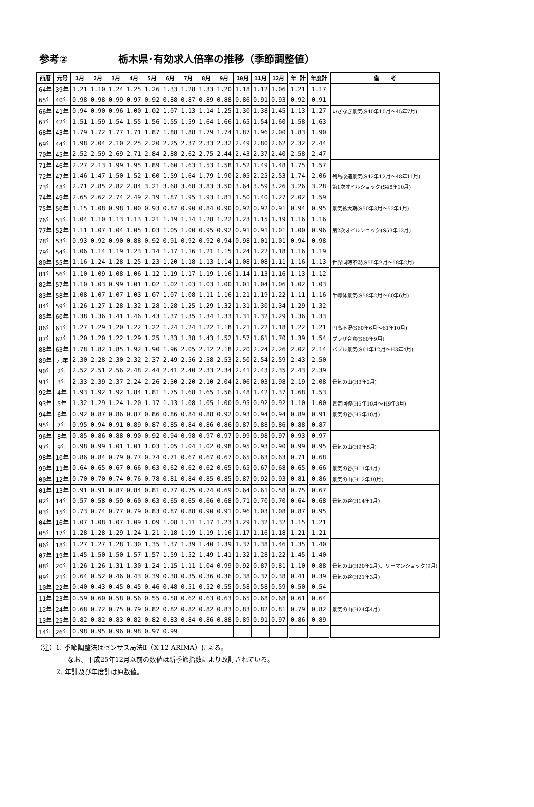参考② 栃木県･有効求人倍率の推移（季節調整値）
| 西暦 | 元号 | 1月 | 2月 | 3月 | 4月 | 5月 | 6月 | 7月 | 8月 | 9月 | 10月 | 11月 | 12月 | 年 計 | 年度計 | 備 考 |
| --- | --- | --- | --- | --- | --- | --- | --- | --- | --- | --- | --- | --- | --- | --- | --- | --- |
| 64年 | 39年 | 1.21 | 1.10 | 1.24 | 1.25 | 1.26 | 1.33 | 1.28 | 1.33 | 1.20 | 1.18 | 1.12 | 1.06 | 1.21 | 1.17 | |
| 65年 | 40年 | 0.98 | 0.98 | 0.99 | 0.97 | 0.92 | 0.88 | 0.87 | 0.89 | 0.88 | 0.86 | 0.91 | 0.93 | 0.92 | 0.91 | |
| 66年 | 41年 | 0.94 | 0.90 | 0.96 | 1.00 | 1.02 | 1.07 | 1.13 | 1.14 | 1.25 | 1.30 | 1.38 | 1.45 | 1.13 | 1.27 | いざなぎ景気(S40年10月～45年7月) |
| 67年 | 42年 | 1.51 | 1.59 | 1.54 | 1.55 | 1.56 | 1.55 | 1.59 | 1.64 | 1.66 | 1.65 | 1.54 | 1.60 | 1.58 | 1.63 | |
| 68年 | 43年 | 1.79 | 1.72 | 1.77 | 1.71 | 1.87 | 1.88 | 1.88 | 1.79 | 1.74 | 1.87 | 1.96 | 2.00 | 1.83 | 1.90 | |
| 69年 | 44年 | 1.98 | 2.04 | 2.10 | 2.25 | 2.20 | 2.25 | 2.37 | 2.33 | 2.32 | 2.49 | 2.80 | 2.62 | 2.32 | 2.44 | |
| 70年 | 45年 | 2.52 | 2.59 | 2.69 | 2.71 | 2.84 | 2.88 | 2.62 | 2.75 | 2.44 | 2.43 | 2.37 | 2.40 | 2.58 | 2.47 | |
| 71年 | 46年 | 2.27 | 2.13 | 1.99 | 1.95 | 1.89 | 1.60 | 1.63 | 1.53 | 1.58 | 1.52 | 1.49 | 1.48 | 1.75 | 1.57 | |
| 72年 | 47年 | 1.46 | 1.47 | 1.50 | 1.52 | 1.60 | 1.59 | 1.64 | 1.79 | 1.90 | 2.05 | 2.25 | 2.53 | 1.74 | 2.06 | 列島改造景気(S42年12月～48年11月) |
| 73年 | 48年 | 2.71 | 2.85 | 2.82 | 2.84 | 3.21 | 3.68 | 3.68 | 3.83 | 3.50 | 3.64 | 3.59 | 3.26 | 3.26 | 3.28 | 第1次オイルショック(S48年10月) |
| 74年 | 49年 | 2.65 | 2.62 | 2.74 | 2.49 | 2.19 | 1.87 | 1.95 | 1.93 | 1.81 | 1.50 | 1.40 | 1.27 | 2.02 | 1.59 | |
| 75年 | 50年 | 1.15 | 1.08 | 0.98 | 1.00 | 0.93 | 0.87 | 0.90 | 0.84 | 0.90 | 0.92 | 0.92 | 0.91 | 0.94 | 0.95 | 景気拡大期(S50年3月～52年1月) |
| 76年 | 51年 | 1.04 | 1.10 | 1.13 | 1.13 | 1.21 | 1.19 | 1.14 | 1.28 | 1.22 | 1.23 | 1.15 | 1.19 | 1.16 | 1.16 | |
| 77年 | 52年 | 1.11 | 1.07 | 1.04 | 1.05 | 1.03 | 1.05 | 1.00 | 0.95 | 0.92 | 0.91 | 0.91 | 1.01 | 1.00 | 0.96 | 第2次オイルショック(S53年12月) |
| 78年 | 53年 | 0.93 | 0.92 | 0.90 | 0.88 | 0.92 | 0.91 | 0.92 | 0.92 | 0.94 | 0.98 | 1.01 | 1.01 | 0.94 | 0.98 | |
| 79年 | 54年 | 1.06 | 1.14 | 1.19 | 1.23 | 1.14 | 1.17 | 1.16 | 1.21 | 1.15 | 1.24 | 1.22 | 1.18 | 1.16 | 1.19 | |
| 80年 | 55年 | 1.16 | 1.24 | 1.28 | 1.25 | 1.23 | 1.20 | 1.18 | 1.13 | 1.14 | 1.08 | 1.08 | 1.11 | 1.16 | 1.13 | 世界同時不況(S55年2月～58年2月) |
| 81年 | 56年 | 1.10 | 1.09 | 1.08 | 1.06 | 1.12 | 1.19 | 1.17 | 1.19 | 1.16 | 1.14 | 1.13 | 1.16 | 1.13 | 1.12 | |
| 82年 | 57年 | 1.10 | 1.03 | 0.99 | 1.01 | 1.02 | 1.02 | 1.03 | 1.03 | 1.00 | 1.01 | 1.04 | 1.06 | 1.02 | 1.03 | |
| 83年 | 58年 | 1.08 | 1.07 | 1.07 | 1.03 | 1.07 | 1.07 | 1.08 | 1.11 | 1.16 | 1.21 | 1.19 | 1.22 | 1.11 | 1.16 | 半導体景気(S58年2月～60年6月) |
| 84年 | 59年 | 1.26 | 1.27 | 1.28 | 1.32 | 1.28 | 1.28 | 1.25 | 1.29 | 1.32 | 1.31 | 1.30 | 1.34 | 1.29 | 1.32 | |
| 85年 | 60年 | 1.38 | 1.36 | 1.41 | 1.46 | 1.43 | 1.37 | 1.35 | 1.34 | 1.33 | 1.31 | 1.32 | 1.29 | 1.36 | 1.33 | |
| 86年 | 61年 | 1.27 | 1.29 | 1.20 | 1.22 | 1.22 | 1.24 | 1.24 | 1.22 | 1.18 | 1.21 | 1.22 | 1.18 | 1.22 | 1.21 | 円高不況(S60年6月～61年10月) |
| 87年 | 62年 | 1.20 | 1.20 | 1.22 | 1.29 | 1.25 | 1.33 | 1.38 | 1.43 | 1.52 | 1.57 | 1.61 | 1.70 | 1.39 | 1.54 | プラザ合意(S60年9月) |
| 88年 | 63年 | 1.78 | 1.82 | 1.85 | 1.92 | 1.90 | 1.96 | 2.05 | 2.12 | 2.18 | 2.20 | 2.24 | 2.26 | 2.02 | 2.14 | バブル景気(S61年12月～H3年4月) |
| 89年 | 元年 | 2.30 | 2.28 | 2.30 | 2.32 | 2.37 | 2.49 | 2.56 | 2.58 | 2.53 | 2.50 | 2.54 | 2.59 | 2.43 | 2.50 | |
| 90年 | 2年 | 2.52 | 2.51 | 2.56 | 2.48 | 2.44 | 2.41 | 2.40 | 2.33 | 2.34 | 2.41 | 2.43 | 2.35 | 2.43 | 2.39 | |
| 91年 | 3年 | 2.33 | 2.39 | 2.37 | 2.24 | 2.26 | 2.30 | 2.20 | 2.10 | 2.04 | 2.06 | 2.03 | 1.98 | 2.19 | 2.08 | 景気の山(H3年2月) |
| 92年 | 4年 | 1.93 | 1.92 | 1.92 | 1.84 | 1.81 | 1.75 | 1.68 | 1.65 | 1.56 | 1.48 | 1.42 | 1.37 | 1.68 | 1.53 | |
| 93年 | 5年 | 1.32 | 1.29 | 1.24 | 1.20 | 1.17 | 1.13 | 1.08 | 1.05 | 1.00 | 0.95 | 0.92 | 0.92 | 1.10 | 1.00 | 景気回復(H5年10月～H9年3月) |
| 94年 | 6年 | 0.92 | 0.87 | 0.86 | 0.87 | 0.86 | 0.86 | 0.84 | 0.88 | 0.92 | 0.93 | 0.94 | 0.94 | 0.89 | 0.91 | 景気の谷(H5年10月) |
| 95年 | 7年 | 0.95 | 0.94 | 0.91 | 0.89 | 0.87 | 0.85 | 0.84 | 0.86 | 0.86 | 0.87 | 0.88 | 0.86 | 0.88 | 0.87 | |
| 96年 | 8年 | 0.85 | 0.86 | 0.88 | 0.90 | 0.92 | 0.94 | 0.98 | 0.97 | 0.97 | 0.99 | 0.98 | 0.97 | 0.93 | 0.97 | |
| 97年 | 9年 | 0.98 | 0.99 | 1.01 | 1.01 | 1.03 | 1.05 | 1.04 | 1.02 | 0.98 | 0.95 | 0.93 | 0.90 | 0.99 | 0.95 | 景気の山(H9年5月) |
| 98年 | 10年 | 0.86 | 0.84 | 0.79 | 0.77 | 0.74 | 0.71 | 0.67 | 0.67 | 0.67 | 0.65 | 0.63 | 0.63 | 0.71 | 0.68 | |
| 99年 | 11年 | 0.64 | 0.65 | 0.67 | 0.66 | 0.63 | 0.62 | 0.62 | 0.62 | 0.65 | 0.65 | 0.67 | 0.68 | 0.65 | 0.66 | 景気の谷(H11年1月) |
| 00年 | 12年 | 0.70 | 0.70 | 0.74 | 0.76 | 0.78 | 0.81 | 0.84 | 0.85 | 0.85 | 0.87 | 0.92 | 0.93 | 0.81 | 0.86 | 景気の山(H12年10月) |
| 01年 | 13年 | 0.91 | 0.91 | 0.87 | 0.84 | 0.81 | 0.77 | 0.75 | 0.74 | 0.69 | 0.64 | 0.61 | 0.58 | 0.75 | 0.67 | |
| 02年 | 14年 | 0.57 | 0.58 | 0.59 | 0.60 | 0.63 | 0.65 | 0.65 | 0.66 | 0.68 | 0.71 | 0.70 | 0.70 | 0.64 | 0.68 | 景気の谷(H14年1月) |
| 03年 | 15年 | 0.73 | 0.74 | 0.77 | 0.79 | 0.83 | 0.87 | 0.88 | 0.90 | 0.91 | 0.96 | 1.03 | 1.08 | 0.87 | 0.95 | |
| 04年 | 16年 | 1.07 | 1.08 | 1.07 | 1.09 | 1.09 | 1.08 | 1.11 | 1.17 | 1.23 | 1.29 | 1.32 | 1.32 | 1.15 | 1.21 | |
| 05年 | 17年 | 1.28 | 1.28 | 1.29 | 1.24 | 1.21 | 1.18 | 1.19 | 1.19 | 1.16 | 1.17 | 1.16 | 1.18 | 1.21 | 1.21 | |
| 06年 | 18年 | 1.27 | 1.27 | 1.28 | 1.30 | 1.35 | 1.37 | 1.39 | 1.40 | 1.39 | 1.37 | 1.38 | 1.46 | 1.35 | 1.40 | |
| 07年 | 19年 | 1.45 | 1.50 | 1.50 | 1.57 | 1.57 | 1.59 | 1.52 | 1.49 | 1.41 | 1.32 | 1.28 | 1.22 | 1.45 | 1.40 | |
| 08年 | 20年 | 1.26 | 1.26 | 1.31 | 1.30 | 1.24 | 1.15 | 1.11 | 1.04 | 0.99 | 0.92 | 0.87 | 0.81 | 1.10 | 0.88 | 景気の山(H20年2月)、リーマンショック(9月) |
| 09年 | 21年 | 0.64 | 0.52 | 0.46 | 0.43 | 0.39 | 0.38 | 0.35 | 0.36 | 0.36 | 0.38 | 0.37 | 0.38 | 0.41 | 0.39 | 景気の谷(H21年3月) |
| 10年 | 22年 | 0.40 | 0.43 | 0.45 | 0.45 | 0.46 | 0.48 | 0.51 | 0.52 | 0.55 | 0.58 | 0.58 | 0.59 | 0.50 | 0.54 | |
| 11年 | 23年 | 0.59 | 0.60 | 0.58 | 0.56 | 0.55 | 0.58 | 0.62 | 0.63 | 0.63 | 0.65 | 0.68 | 0.68 | 0.61 | 0.64 | |
| 12年 | 24年 | 0.68 | 0.72 | 0.75 | 0.79 | 0.82 | 0.82 | 0.82 | 0.82 | 0.83 | 0.83 | 0.82 | 0.81 | 0.79 | 0.82 | 景気の山(H24年4月) |
| 13年 | 25年 | 0.82 | 0.82 | 0.83 | 0.82 | 0.82 | 0.83 | 0.84 | 0.86 | 0.88 | 0.89 | 0.91 | 0.97 | 0.86 | 0.89 | |
| 14年 | 26年 | 0.98 | 0.95 | 0.96 | 0.98 | 0.97 | 0.99 | | | | | | | | | |
（注）1. 季節調整法はセンサス局法Ⅱ（X-12-ARIMA）による。
なお、平成25年12月以前の数値は新季節指数により改訂されている。
2. 年計及び年度計は原数値。